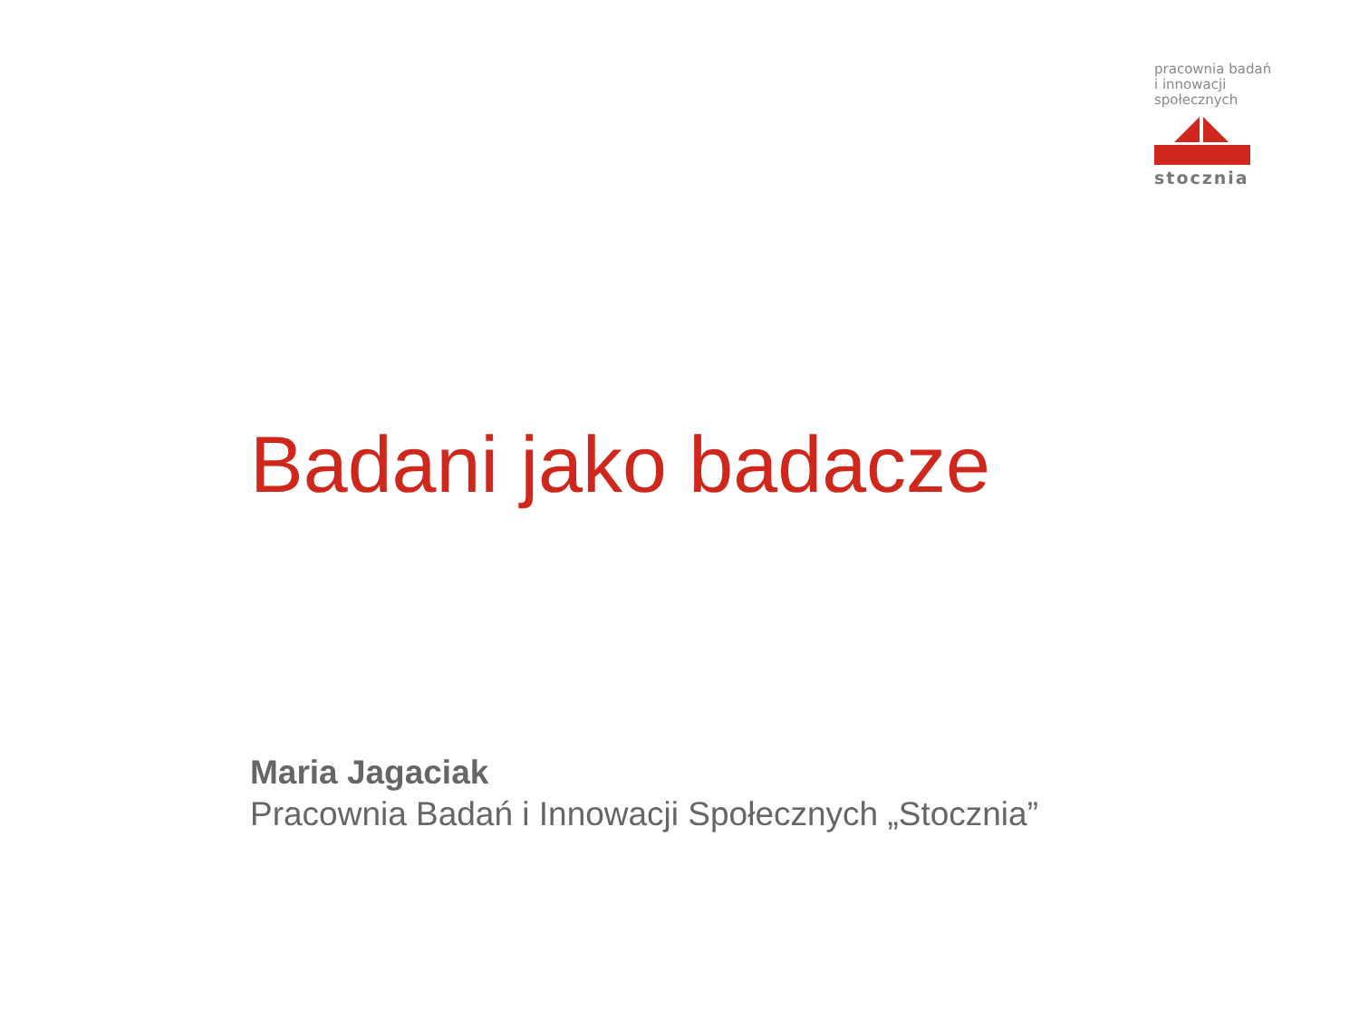pracownia badań
i innowacji
społecznych
stocznia
Badani jako badacze
Maria Jagaciak
Pracownia Badań i Innowacji Społecznych „Stocznia”